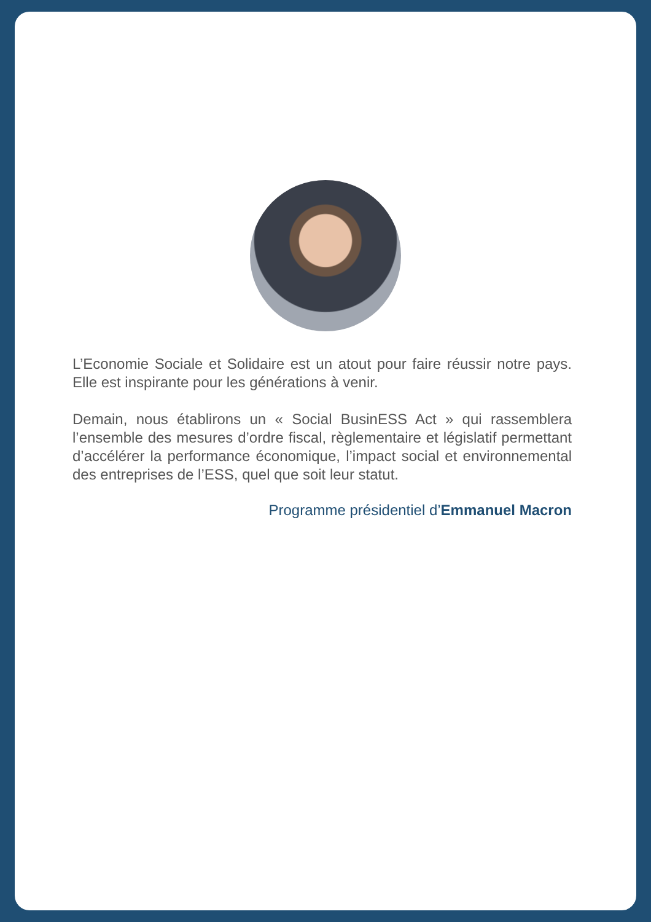L’Economie Sociale et Solidaire est un atout pour faire réussir notre pays. Elle est inspirante pour les générations à venir.
Demain, nous établirons un « Social BusinESS Act » qui rassemblera l’ensemble des mesures d’ordre fiscal, règlementaire et législatif permettant d’accélérer la performance économique, l’impact social et environnemental des entreprises de l’ESS, quel que soit leur statut.
Programme présidentiel d’Emmanuel Macron